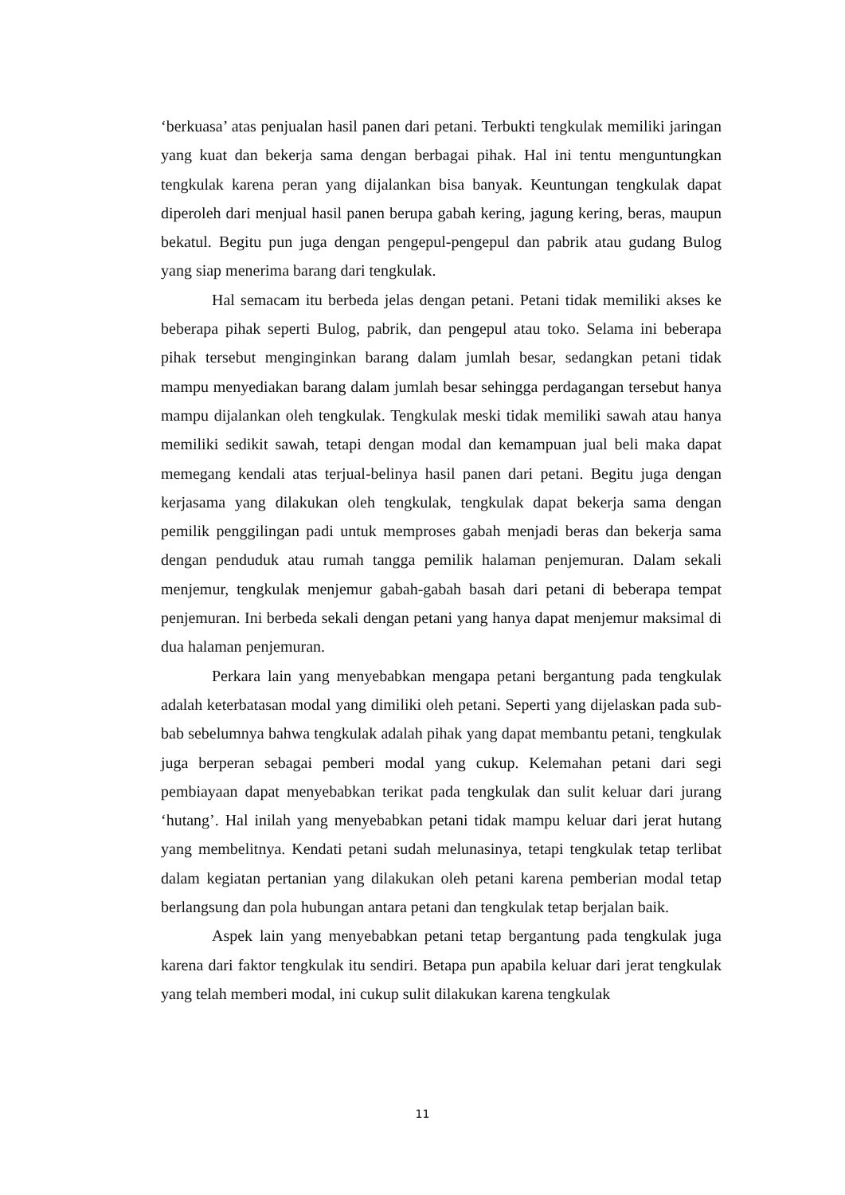‘berkuasa’ atas penjualan hasil panen dari petani. Terbukti tengkulak memiliki jaringan yang kuat dan bekerja sama dengan berbagai pihak. Hal ini tentu menguntungkan tengkulak karena peran yang dijalankan bisa banyak. Keuntungan tengkulak dapat diperoleh dari menjual hasil panen berupa gabah kering, jagung kering, beras, maupun bekatul. Begitu pun juga dengan pengepul-pengepul dan pabrik atau gudang Bulog yang siap menerima barang dari tengkulak.
Hal semacam itu berbeda jelas dengan petani. Petani tidak memiliki akses ke beberapa pihak seperti Bulog, pabrik, dan pengepul atau toko. Selama ini beberapa pihak tersebut menginginkan barang dalam jumlah besar, sedangkan petani tidak mampu menyediakan barang dalam jumlah besar sehingga perdagangan tersebut hanya mampu dijalankan oleh tengkulak. Tengkulak meski tidak memiliki sawah atau hanya memiliki sedikit sawah, tetapi dengan modal dan kemampuan jual beli maka dapat memegang kendali atas terjual-belinya hasil panen dari petani. Begitu juga dengan kerjasama yang dilakukan oleh tengkulak, tengkulak dapat bekerja sama dengan pemilik penggilingan padi untuk memproses gabah menjadi beras dan bekerja sama dengan penduduk atau rumah tangga pemilik halaman penjemuran. Dalam sekali menjemur, tengkulak menjemur gabah-gabah basah dari petani di beberapa tempat penjemuran. Ini berbeda sekali dengan petani yang hanya dapat menjemur maksimal di dua halaman penjemuran.
Perkara lain yang menyebabkan mengapa petani bergantung pada tengkulak adalah keterbatasan modal yang dimiliki oleh petani. Seperti yang dijelaskan pada sub-bab sebelumnya bahwa tengkulak adalah pihak yang dapat membantu petani, tengkulak juga berperan sebagai pemberi modal yang cukup. Kelemahan petani dari segi pembiayaan dapat menyebabkan terikat pada tengkulak dan sulit keluar dari jurang ‘hutang’. Hal inilah yang menyebabkan petani tidak mampu keluar dari jerat hutang yang membelitnya. Kendati petani sudah melunasinya, tetapi tengkulak tetap terlibat dalam kegiatan pertanian yang dilakukan oleh petani karena pemberian modal tetap berlangsung dan pola hubungan antara petani dan tengkulak tetap berjalan baik.
Aspek lain yang menyebabkan petani tetap bergantung pada tengkulak juga karena dari faktor tengkulak itu sendiri. Betapa pun apabila keluar dari jerat tengkulak yang telah memberi modal, ini cukup sulit dilakukan karena tengkulak
11